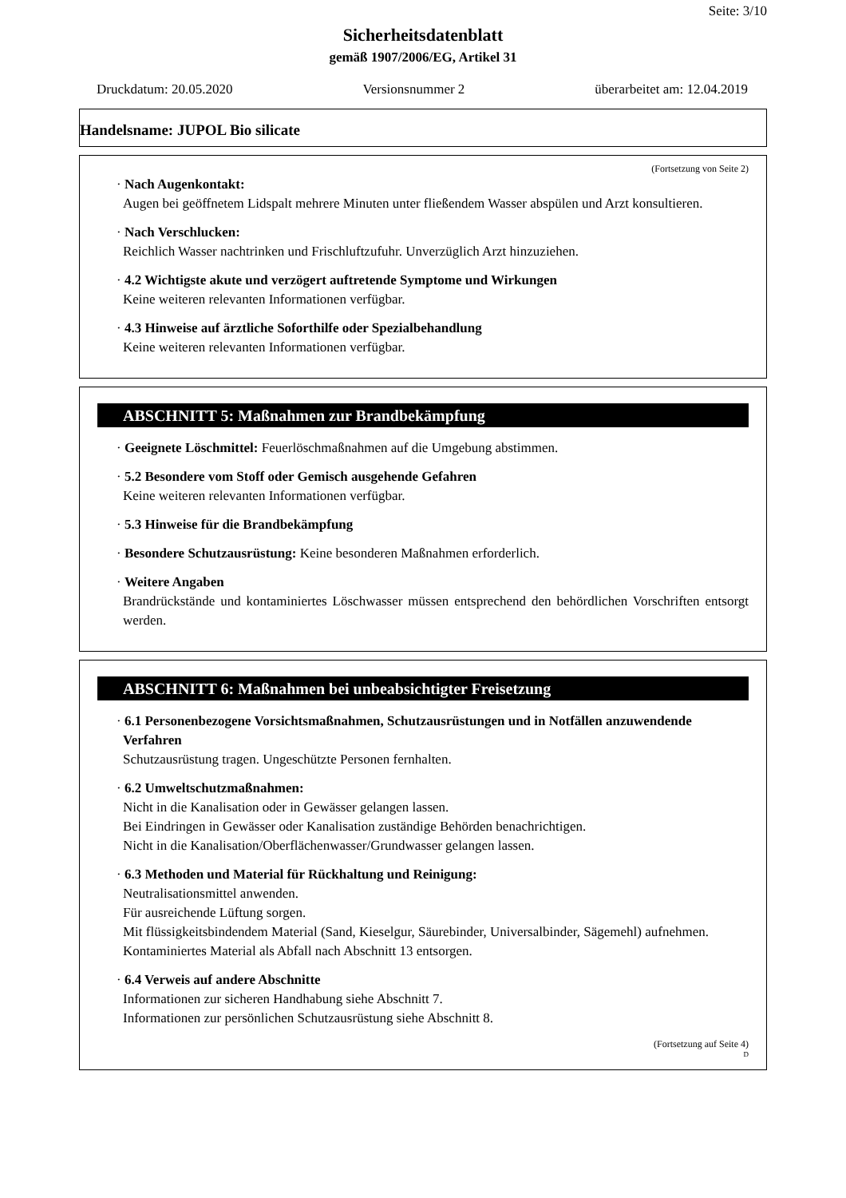Seite: 3/10
Sicherheitsdatenblatt
gemäß 1907/2006/EG, Artikel 31
Druckdatum: 20.05.2020 Versionsnummer 2 überarbeitet am: 12.04.2019
Handelsname: JUPOL Bio silicate
(Fortsetzung von Seite 2)
· Nach Augenkontakt:
Augen bei geöffnetem Lidspalt mehrere Minuten unter fließendem Wasser abspülen und Arzt konsultieren.
· Nach Verschlucken:
Reichlich Wasser nachtrinken und Frischluftzufuhr. Unverzüglich Arzt hinzuziehen.
· 4.2 Wichtigste akute und verzögert auftretende Symptome und Wirkungen
Keine weiteren relevanten Informationen verfügbar.
· 4.3 Hinweise auf ärztliche Soforthilfe oder Spezialbehandlung
Keine weiteren relevanten Informationen verfügbar.
ABSCHNITT 5: Maßnahmen zur Brandbekämpfung
· Geeignete Löschmittel: Feuerlöschmaßnahmen auf die Umgebung abstimmen.
· 5.2 Besondere vom Stoff oder Gemisch ausgehende Gefahren
Keine weiteren relevanten Informationen verfügbar.
· 5.3 Hinweise für die Brandbekämpfung
· Besondere Schutzausrüstung: Keine besonderen Maßnahmen erforderlich.
· Weitere Angaben
Brandrückstände und kontaminiertes Löschwasser müssen entsprechend den behördlichen Vorschriften entsorgt werden.
ABSCHNITT 6: Maßnahmen bei unbeabsichtigter Freisetzung
· 6.1 Personenbezogene Vorsichtsmaßnahmen, Schutzausrüstungen und in Notfällen anzuwendende Verfahren
Schutzausrüstung tragen. Ungeschützte Personen fernhalten.
· 6.2 Umweltschutzmaßnahmen:
Nicht in die Kanalisation oder in Gewässer gelangen lassen.
Bei Eindringen in Gewässer oder Kanalisation zuständige Behörden benachrichtigen.
Nicht in die Kanalisation/Oberflächenwasser/Grundwasser gelangen lassen.
· 6.3 Methoden und Material für Rückhaltung und Reinigung:
Neutralisationsmittel anwenden.
Für ausreichende Lüftung sorgen.
Mit flüssigkeitsbindendem Material (Sand, Kieselgur, Säurebinder, Universalbinder, Sägemehl) aufnehmen.
Kontaminiertes Material als Abfall nach Abschnitt 13 entsorgen.
· 6.4 Verweis auf andere Abschnitte
Informationen zur sicheren Handhabung siehe Abschnitt 7.
Informationen zur persönlichen Schutzausrüstung siehe Abschnitt 8.
(Fortsetzung auf Seite 4)
D